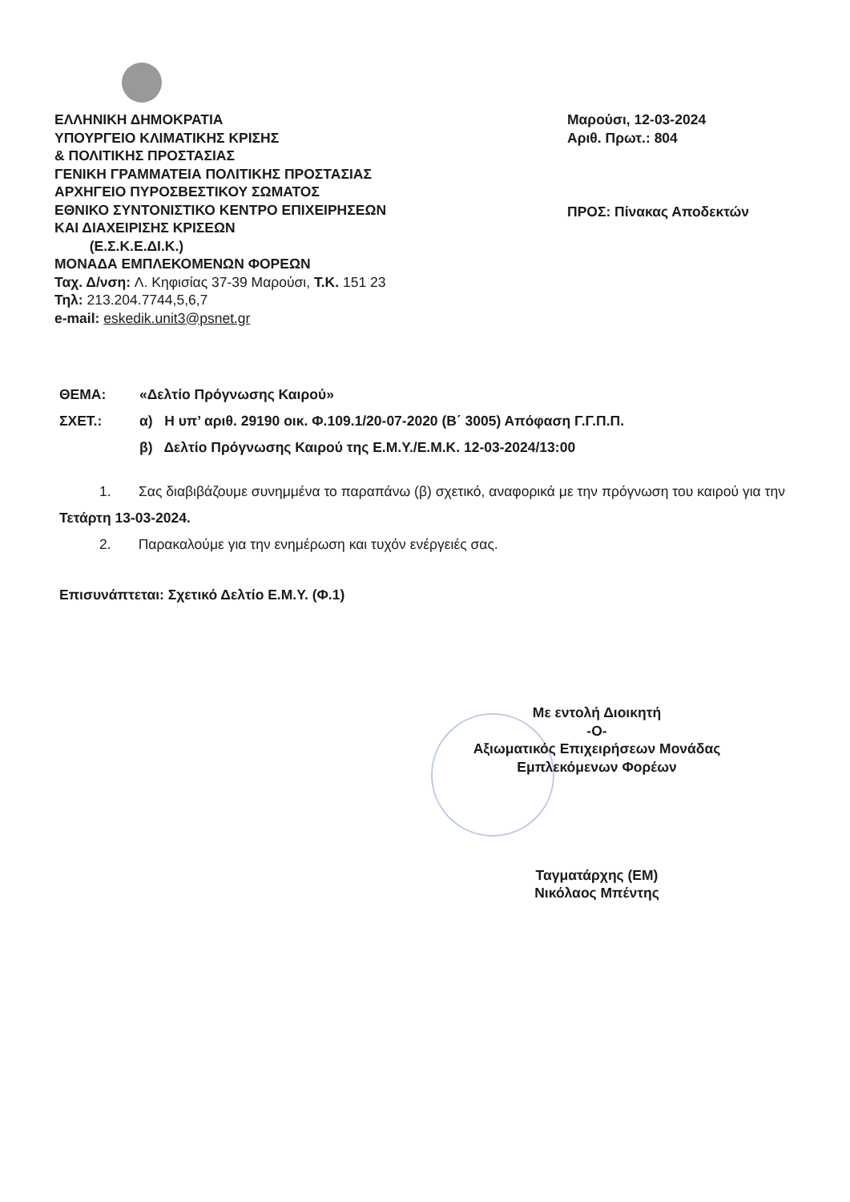ΕΛΛΗΝΙΚΗ ΔΗΜΟΚΡΑΤΙΑ
ΥΠΟΥΡΓΕΙΟ ΚΛΙΜΑΤΙΚΗΣ ΚΡΙΣΗΣ
& ΠΟΛΙΤΙΚΗΣ ΠΡΟΣΤΑΣΙΑΣ
ΓΕΝΙΚΗ ΓΡΑΜΜΑΤΕΙΑ ΠΟΛΙΤΙΚΗΣ ΠΡΟΣΤΑΣΙΑΣ
ΑΡΧΗΓΕΙΟ ΠΥΡΟΣΒΕΣΤΙΚΟΥ ΣΩΜΑΤΟΣ
ΕΘΝΙΚΟ ΣΥΝΤΟΝΙΣΤΙΚΟ ΚΕΝΤΡΟ ΕΠΙΧΕΙΡΗΣΕΩΝ
ΚΑΙ ΔΙΑΧΕΙΡΙΣΗΣ ΚΡΙΣΕΩΝ
(Ε.Σ.Κ.Ε.ΔΙ.Κ.)
ΜΟΝΑΔΑ ΕΜΠΛΕΚΟΜΕΝΩΝ ΦΟΡΕΩΝ
Ταχ. Δ/νση: Λ. Κηφισίας 37-39 Μαρούσι, Τ.Κ. 151 23
Τηλ: 213.204.7744,5,6,7
e-mail: eskedik.unit3@psnet.gr
Μαρούσι, 12-03-2024
Αριθ. Πρωτ.: 804
ΠΡΟΣ: Πίνακας Αποδεκτών
ΘΕΜΑ: «Δελτίο Πρόγνωσης Καιρού»
ΣΧΕΤ.: α) Η υπ’ αριθ. 29190 οικ. Φ.109.1/20-07-2020 (Β΄ 3005) Απόφαση Γ.Γ.Π.Π.
β) Δελτίο Πρόγνωσης Καιρού της Ε.Μ.Υ./Ε.Μ.Κ. 12-03-2024/13:00
1. Σας διαβιβάζουμε συνημμένα το παραπάνω (β) σχετικό, αναφορικά με την πρόγνωση του καιρού για την Τετάρτη 13-03-2024.
2. Παρακαλούμε για την ενημέρωση και τυχόν ενέργειές σας.
Επισυνάπτεται: Σχετικό Δελτίο Ε.Μ.Υ. (Φ.1)
Με εντολή Διοικητή
-Ο-
Αξιωματικός Επιχειρήσεων Μονάδας
Εμπλεκόμενων Φορέων
Ταγματάρχης (ΕΜ)
Νικόλαος Μπέντης